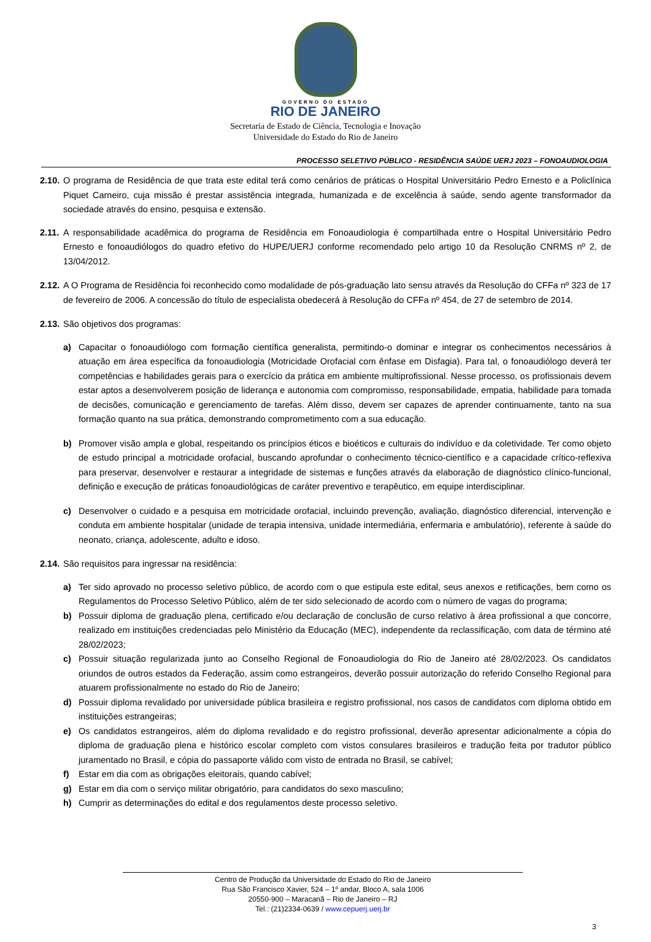GOVERNO DO ESTADO
RIO DE JANEIRO
Secretaria de Estado de Ciência, Tecnologia e Inovação
Universidade do Estado do Rio de Janeiro
PROCESSO SELETIVO PÚBLICO - RESIDÊNCIA SAÚDE UERJ 2023 – FONOAUDIOLOGIA
2.10. O programa de Residência de que trata este edital terá como cenários de práticas o Hospital Universitário Pedro Ernesto e a Policlínica Piquet Carneiro, cuja missão é prestar assistência integrada, humanizada e de excelência à saúde, sendo agente transformador da sociedade através do ensino, pesquisa e extensão.
2.11. A responsabilidade acadêmica do programa de Residência em Fonoaudiologia é compartilhada entre o Hospital Universitário Pedro Ernesto e fonoaudiólogos do quadro efetivo do HUPE/UERJ conforme recomendado pelo artigo 10 da Resolução CNRMS nº 2, de 13/04/2012.
2.12. A O Programa de Residência foi reconhecido como modalidade de pós-graduação lato sensu através da Resolução do CFFa nº 323 de 17 de fevereiro de 2006. A concessão do título de especialista obedecerá à Resolução do CFFa nº 454, de 27 de setembro de 2014.
2.13. São objetivos dos programas:
a) Capacitar o fonoaudiólogo com formação científica generalista, permitindo-o dominar e integrar os conhecimentos necessários à atuação em área específica da fonoaudiologia (Motricidade Orofacial com ênfase em Disfagia). Para tal, o fonoaudiólogo deverá ter competências e habilidades gerais para o exercício da prática em ambiente multiprofissional. Nesse processo, os profissionais devem estar aptos a desenvolverem posição de liderança e autonomia com compromisso, responsabilidade, empatia, habilidade para tomada de decisões, comunicação e gerenciamento de tarefas. Além disso, devem ser capazes de aprender continuamente, tanto na sua formação quanto na sua prática, demonstrando comprometimento com a sua educação.
b) Promover visão ampla e global, respeitando os princípios éticos e bioéticos e culturais do indivíduo e da coletividade. Ter como objeto de estudo principal a motricidade orofacial, buscando aprofundar o conhecimento técnico-científico e a capacidade crítico-reflexiva para preservar, desenvolver e restaurar a integridade de sistemas e funções através da elaboração de diagnóstico clínico-funcional, definição e execução de práticas fonoaudiológicas de caráter preventivo e terapêutico, em equipe interdisciplinar.
c) Desenvolver o cuidado e a pesquisa em motricidade orofacial, incluindo prevenção, avaliação, diagnóstico diferencial, intervenção e conduta em ambiente hospitalar (unidade de terapia intensiva, unidade intermediária, enfermaria e ambulatório), referente à saúde do neonato, criança, adolescente, adulto e idoso.
2.14. São requisitos para ingressar na residência:
a) Ter sido aprovado no processo seletivo público, de acordo com o que estipula este edital, seus anexos e retificações, bem como os Regulamentos do Processo Seletivo Público, além de ter sido selecionado de acordo com o número de vagas do programa;
b) Possuir diploma de graduação plena, certificado e/ou declaração de conclusão de curso relativo à área profissional a que concorre, realizado em instituições credenciadas pelo Ministério da Educação (MEC), independente da reclassificação, com data de término até 28/02/2023;
c) Possuir situação regularizada junto ao Conselho Regional de Fonoaudiologia do Rio de Janeiro até 28/02/2023. Os candidatos oriundos de outros estados da Federação, assim como estrangeiros, deverão possuir autorização do referido Conselho Regional para atuarem profissionalmente no estado do Rio de Janeiro;
d) Possuir diploma revalidado por universidade pública brasileira e registro profissional, nos casos de candidatos com diploma obtido em instituições estrangeiras;
e) Os candidatos estrangeiros, além do diploma revalidado e do registro profissional, deverão apresentar adicionalmente a cópia do diploma de graduação plena e histórico escolar completo com vistos consulares brasileiros e tradução feita por tradutor público juramentado no Brasil, e cópia do passaporte válido com visto de entrada no Brasil, se cabível;
f) Estar em dia com as obrigações eleitorais, quando cabível;
g) Estar em dia com o serviço militar obrigatório, para candidatos do sexo masculino;
h) Cumprir as determinações do edital e dos regulamentos deste processo seletivo.
Centro de Produção da Universidade do Estado do Rio de Janeiro
Rua São Francisco Xavier, 524 – 1º andar, Bloco A, sala 1006
20550-900 – Maracanã – Rio de Janeiro – RJ
Tel.: (21)2334-0639 / www.cepuerj.uerj.br
3